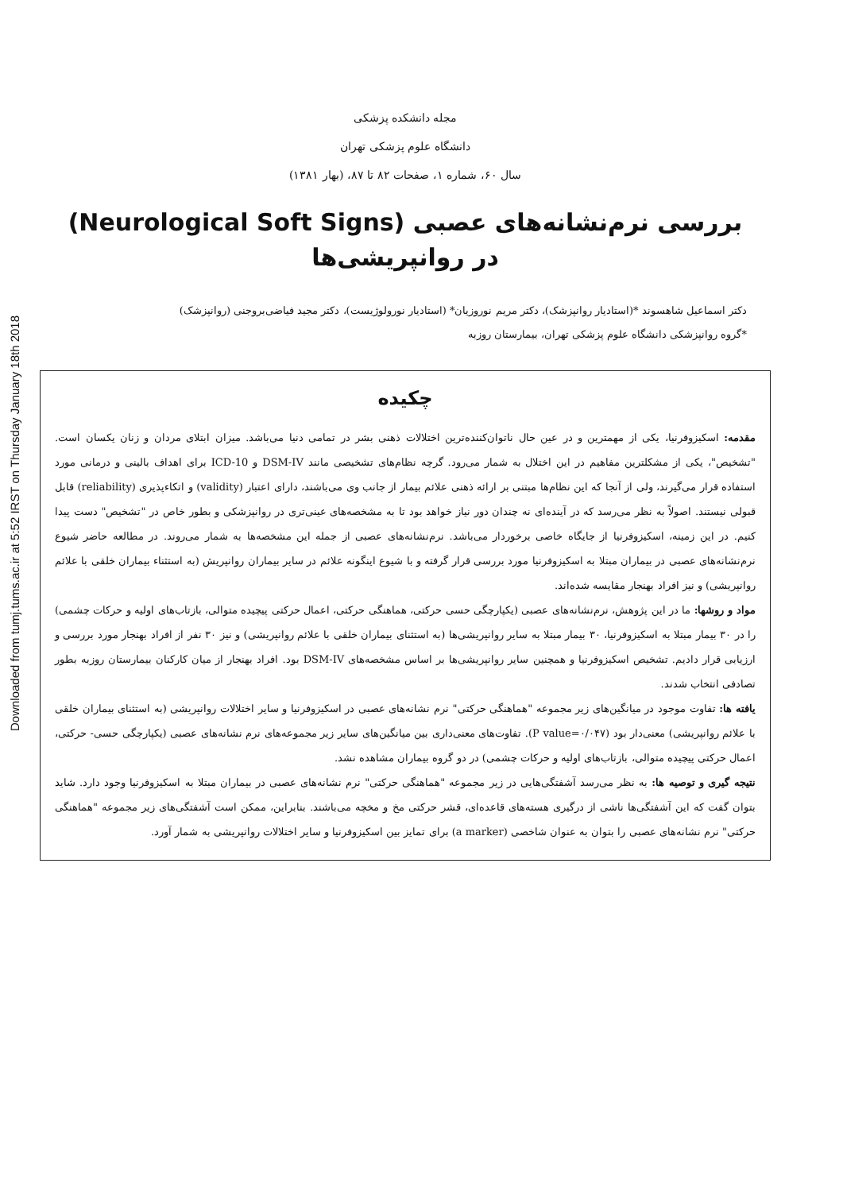Downloaded from tumj.tums.ac.ir at 5:52 IRST on Thursday January 18th 2018
مجله دانشکده پزشکی
دانشگاه علوم پزشکی تهران
سال ۶۰، شماره ۱، صفحات ۸۲ تا ۸۷، (بهار ۱۳۸۱)
بررسی نرم‌نشانه‌های عصبی (Neurological Soft Signs)
در روانپریشی‌ها
دکتر اسماعیل شاهسوند *(استادیار روانپزشک)، دکتر مریم نوروزیان* (استادیار نورولوژیست)، دکتر مجید فیاضی‌بروجنی (روانپزشک)
*گروه روانپزشکی دانشگاه علوم پزشکی تهران، بیمارستان روزبه
چکیده
مقدمه: اسکیزوفرنیا، یکی از مهمترین و در عین حال ناتوان‌کننده‌ترین اختلالات ذهنی بشر در تمامی دنیا می‌باشد. میزان ابتلای مردان و زنان یکسان است. "تشخیص"، یکی از مشکلترین مفاهیم در این اختلال به شمار می‌رود. گرچه نظام‌های تشخیصی مانند DSM-IV و ICD-10 برای اهداف بالینی و درمانی مورد استفاده قرار می‌گیرند، ولی از آنجا که این نظام‌ها مبتنی بر ارائه ذهنی علائم بیمار از جانب وی می‌باشند، دارای اعتبار (validity) و اتکاءپذیری (reliability) قابل قبولی نیستند. اصولاً به نظر می‌رسد که در آینده‌ای نه چندان دور نیاز خواهد بود تا به مشخصه‌های عینی‌تری در روانپزشکی و بطور خاص در "تشخیص" دست پیدا کنیم. در این زمینه، اسکیزوفرنیا از جایگاه خاصی برخوردار می‌باشد. نرم‌نشانه‌های عصبی از جمله این مشخصه‌ها به شمار می‌روند. در مطالعه حاضر شیوع نرم‌نشانه‌های عصبی در بیماران مبتلا به اسکیزوفرنیا مورد بررسی قرار گرفته و با شیوع اینگونه علائم در سایر بیماران روانپریش (به استثناء بیماران خلقی با علائم روانپریشی) و نیز افراد بهنجار مقایسه شده‌اند.
مواد و روشها: ما در این پژوهش، نرم‌نشانه‌های عصبی (یکپارچگی حسی حرکتی، هماهنگی حرکتی، اعمال حرکتی پیچیده متوالی، بازتاب‌های اولیه و حرکات چشمی) را در ۳۰ بیمار مبتلا به اسکیزوفرنیا، ۳۰ بیمار مبتلا به سایر روانپریشی‌ها (به استثنای بیماران خلقی با علائم روانپریشی) و نیز ۳۰ نفر از افراد بهنجار مورد بررسی و ارزیابی قرار دادیم. تشخیص اسکیزوفرنیا و همچنین سایر روانپریشی‌ها بر اساس مشخصه‌های DSM-IV بود. افراد بهنجار از میان کارکنان بیمارستان روزبه بطور تصادفی انتخاب شدند.
یافته ها: تفاوت موجود در میانگین‌های زیر مجموعه "هماهنگی حرکتی" نرم نشانه‌های عصبی در اسکیزوفرنیا و سایر اختلالات روانپریشی (به استثنای بیماران خلقی با علائم روانپریشی) معنی‌دار بود (P value=۰/۰۴۷). تفاوت‌های معنی‌داری بین میانگین‌های سایر زیر مجموعه‌های نرم نشانه‌های عصبی (یکپارچگی حسی- حرکتی، اعمال حرکتی پیچیده متوالی، بازتاب‌های اولیه و حرکات چشمی) در دو گروه بیماران مشاهده نشد.
نتیجه گیری و توصیه ها: به نظر می‌رسد آشفتگی‌هایی در زیر مجموعه "هماهنگی حرکتی" نرم نشانه‌های عصبی در بیماران مبتلا به اسکیزوفرنیا وجود دارد. شاید بتوان گفت که این آشفتگی‌ها ناشی از درگیری هسته‌های قاعده‌ای، قشر حرکتی مخ و مخچه می‌باشند. بنابراین، ممکن است آشفتگی‌های زیر مجموعه "هماهنگی حرکتی" نرم نشانه‌های عصبی را بتوان به عنوان شاخصی (a marker) برای تمایز بین اسکیزوفرنیا و سایر اختلالات روانپریشی به شمار آورد.